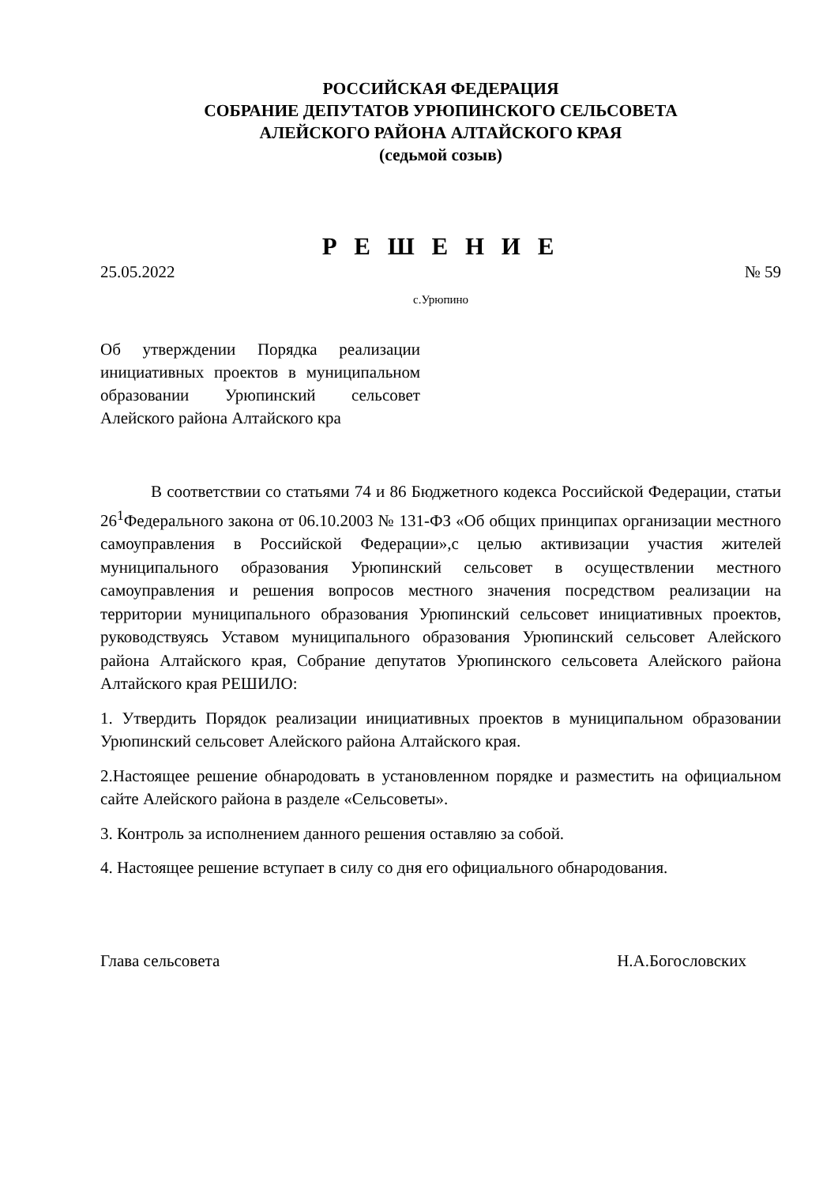РОССИЙСКАЯ ФЕДЕРАЦИЯ
СОБРАНИЕ ДЕПУТАТОВ УРЮПИНСКОГО СЕЛЬСОВЕТА
АЛЕЙСКОГО РАЙОНА АЛТАЙСКОГО КРАЯ
(седьмой созыв)
Р Е Ш Е Н И Е
25.05.2022 № 59
с.Урюпино
Об утверждении Порядка реализации инициативных проектов в муниципальном образовании Урюпинский сельсовет Алейского района Алтайского кра
В соответствии со статьями 74 и 86 Бюджетного кодекса Российской Федерации, статьи 26<sup>1</sup>Федерального закона от 06.10.2003 № 131-ФЗ «Об общих принципах организации местного самоуправления в Российской Федерации»,с целью активизации участия жителей муниципального образования Урюпинский сельсовет в осуществлении местного самоуправления и решения вопросов местного значения посредством реализации на территории муниципального образования Урюпинский сельсовет инициативных проектов, руководствуясь Уставом муниципального образования Урюпинский сельсовет Алейского района Алтайского края, Собрание депутатов Урюпинского сельсовета Алейского района Алтайского края РЕШИЛО:
1. Утвердить Порядок реализации инициативных проектов в муниципальном образовании Урюпинский сельсовет Алейского района Алтайского края.
2.Настоящее решение обнародовать в установленном порядке и разместить на официальном сайте Алейского района в разделе «Сельсоветы».
3. Контроль за исполнением данного решения оставляю за собой.
4. Настоящее решение вступает в силу со дня его официального обнародования.
Глава сельсовета Н.А.Богословских